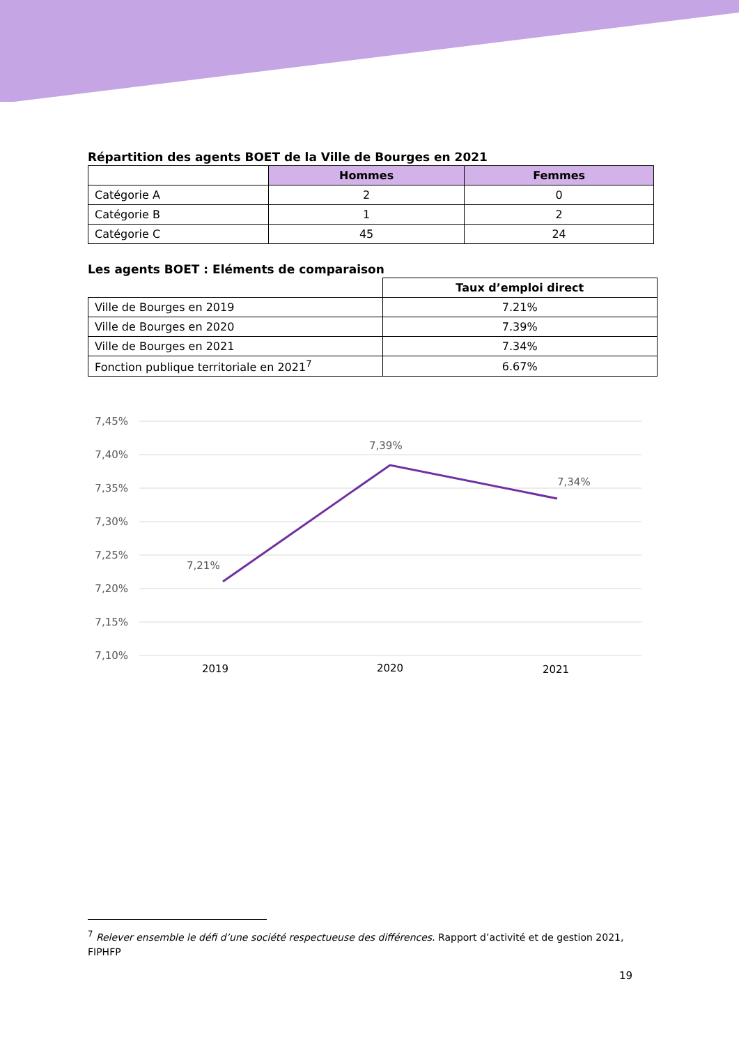Répartition des agents BOET de la Ville de Bourges en 2021
| | Hommes | Femmes |
| Catégorie A | 2 | 0 |
| Catégorie B | 1 | 2 |
| Catégorie C | 45 | 24 |
Les agents BOET : Eléments de comparaison
| | Taux d’emploi direct |
| Ville de Bourges en 2019 | 7.21% |
| Ville de Bourges en 2020 | 7.39% |
| Ville de Bourges en 2021 | 7.34% |
| Fonction publique territoriale en 2021<sup>7</sup> | 6.67% |
7,45%
7,40%
7,35%
7,30%
7,25%
7,20%
7,15%
7,10%
7,21%
7,39%
7,34%
2019
2020
2021
<sup>7</sup> Relever ensemble le défi d’une société respectueuse des différences. Rapport d’activité et de gestion 2021, FIPHFP
19